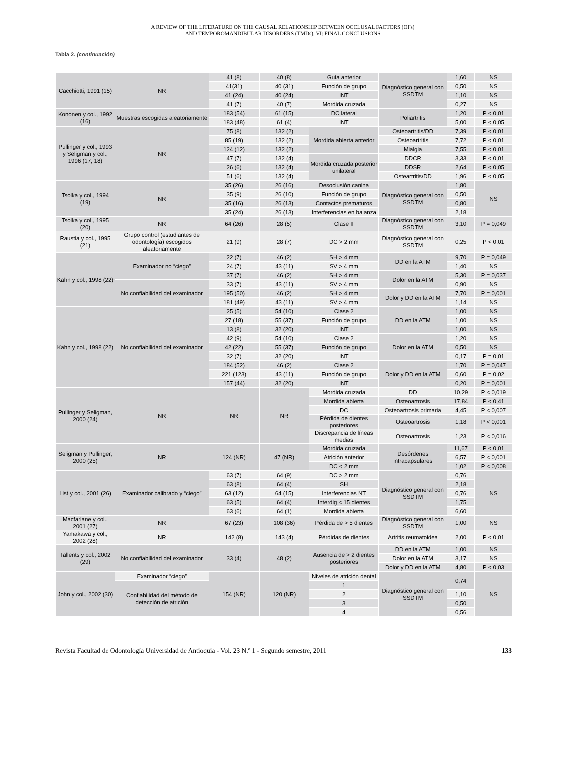A REVIEW OF THE LITERATURE ON THE CAUSAL RELATIONSHIP BETWEEN OCCLUSAL FACTORS (OFs)
AND TEMPOROMANDIBULAR DISORDERS (TMDs). VI: FINAL CONCLUSIONS
Tabla 2. (continuación)
| Cacchiotti, 1991 (15) | NR | 41 (8) | 40 (8) | Guía anterior | Diagnóstico general con SSDTM | 1,60 | NS |
| | | 41(31) | 40 (31) | Función de grupo | | 0,50 | NS |
| | | 41 (24) | 40 (24) | INT | | 1,10 | NS |
| | | 41 (7) | 40 (7) | Mordida cruzada | | 0,27 | NS |
| Kononen y col., 1992 (16) | Muestras escogidas aleatoriamente | 183 (54) | 61 (15) | DC lateral | Poliartritis | 1,20 | P < 0,01 |
| | | 183 (48) | 61 (4) | INT | | 5,00 | P < 0,05 |
| Pullinger y col., 1993 y Seligman y col., 1996 (17, 18) | NR | 75 (8) | 132 (2) | Mordida abierta anterior | Osteoartritis/DD | 7,39 | P < 0,01 |
| | | 85 (19) | 132 (2) | | Osteoartritis | 7,72 | P < 0,01 |
| | | 124 (12) | 132 (2) | | Mialgia | 7,55 | P < 0.01 |
| | | 47 (7) | 132 (4) | Mordida cruzada posterior unilateral | DDCR | 3,33 | P < 0,01 |
| | | 26 (6) | 132 (4) | | DDSR | 2,64 | P < 0,05 |
| | | 51 (6) | 132 (4) | | Osteartritis/DD | 1,96 | P < 0,05 |
| Tsolka y col., 1994 (19) | NR | 35 (26) | 26 (16) | Desoclusión canina | Diagnóstico general con SSDTM | 1,80 | NS |
| | | 35 (9) | 26 (10) | Función de grupo | | 0,50 | |
| | | 35 (16) | 26 (13) | Contactos prematuros | | 0,80 | |
| | | 35 (24) | 26 (13) | Interferencias en balanza | | 2,18 | |
| Tsolka y col., 1995 (20) | NR | 64 (26) | 28 (5) | Clase II | Diagnóstico general con SSDTM | 3,10 | P = 0,049 |
| Raustia y col., 1995 (21) | Grupo control (estudiantes de odontología) escogidos aleatoriamente | 21 (9) | 28 (7) | DC > 2 mm | Diagnóstico general con SSDTM | 0,25 | P < 0,01 |
| Kahn y col., 1998 (22) | Examinador no “ciego” | 22 (7) | 46 (2) | SH > 4 mm | DD en la ATM | 9,70 | P = 0,049 |
| | | 24 (7) | 43 (11) | SV > 4 mm | | 1,40 | NS |
| | | 37 (7) | 46 (2) | SH > 4 mm | Dolor en la ATM | 5,30 | P = 0,037 |
| | No confiabilidad del examinador | 33 (7) | 43 (11) | SV > 4 mm | | 0,90 | NS |
| | | 195 (50) | 46 (2) | SH > 4 mm | Dolor y DD en la ATM | 7,70 | P = 0,001 |
| | | 181 (49) | 43 (11) | SV > 4 mm | | 1,14 | NS |
| Kahn y col., 1998 (22) | No confiabilidad del examinador | 25 (5) | 54 (10) | Clase 2 | DD en la ATM | 1,00 | NS |
| | | 27 (18) | 55 (37) | Función de grupo | | 1,00 | NS |
| | | 13 (8) | 32 (20) | INT | | 1,00 | NS |
| | | 42 (9) | 54 (10) | Clase 2 | Dolor en la ATM | 1,20 | NS |
| | | 42 (22) | 55 (37) | Función de grupo | | 0,50 | NS |
| | | 32 (7) | 32 (20) | INT | | 0,17 | P = 0,01 |
| | | 184 (52) | 46 (2) | Clase 2 | Dolor y DD en la ATM | 1,70 | P = 0,047 |
| | | 221 (123) | 43 (11) | Función de grupo | | 0,60 | P = 0,02 |
| | | 157 (44) | 32 (20) | INT | | 0,20 | P = 0,001 |
| Pullinger y Seligman, 2000 (24) | NR | NR | NR | Mordida cruzada | DD | 10,29 | P < 0,019 |
| | | | | Mordida abierta | Osteoartrosis | 17,84 | P < 0,41 |
| | | | | DC | Osteoartrosis primaria | 4,45 | P < 0,007 |
| | | | | Pérdida de dientes posteriores | Osteoartrosis | 1,18 | P < 0,001 |
| | | | | Discrepancia de líneas medias | Osteoartrosis | 1,23 | P < 0,016 |
| Seligman y Pullinger, 2000 (25) | NR | 124 (NR) | 47 (NR) | Mordida cruzada | Desórdenes intracapsulares | 11,67 | P < 0,01 |
| | | | | Atrición anterior | | 6,57 | P < 0,001 |
| | | | | DC < 2 mm | | 1,02 | P < 0,008 |
| List y col., 2001 (26) | Examinador calibrado y “ciego” | 63 (7) | 64 (9) | DC > 2 mm | Diagnóstico general con SSDTM | 0,76 | NS |
| | | 63 (8) | 64 (4) | SH | | 2,18 | |
| | | 63 (12) | 64 (15) | Interferencias NT | | 0,76 | |
| | | 63 (5) | 64 (4) | Interdig < 15 dientes | | 1,75 | |
| | | 63 (6) | 64 (1) | Mordida abierta | | 6,60 | |
| Macfarlane y col., 2001 (27) | NR | 67 (23) | 108 (36) | Pérdida de > 5 dientes | Diagnóstico general con SSDTM | 1,00 | NS |
| Yamakawa y col., 2002 (28) | NR | 142 (8) | 143 (4) | Pérdidas de dientes | Artritis reumatoidea | 2,00 | P < 0,01 |
| Tallents y col., 2002 (29) | No confiabilidad del examinador | 33 (4) | 48 (2) | Ausencia de > 2 dientes posteriores | DD en la ATM | 1,00 | NS |
| | | | | | Dolor en la ATM | 3,17 | NS |
| | | | | | Dolor y DD en la ATM | 4,80 | P < 0,03 |
| John y col., 2002 (30) | Examinador “ciego” | 154 (NR) | 120 (NR) | Niveles de atrición dental | Diagnóstico general con SSDTM | 0,74 | NS |
| | Confiabilidad del método de detección de atrición | | | 1 | | | |
| | | | | 2 | | 1,10 | |
| | | | | 3 | | 0,50 | |
| | | | | 4 | | 0,56 | |
Revista Facultad de Odontología Universidad de Antioquia - Vol. 23 N.º 1 - Segundo semestre, 2011 133